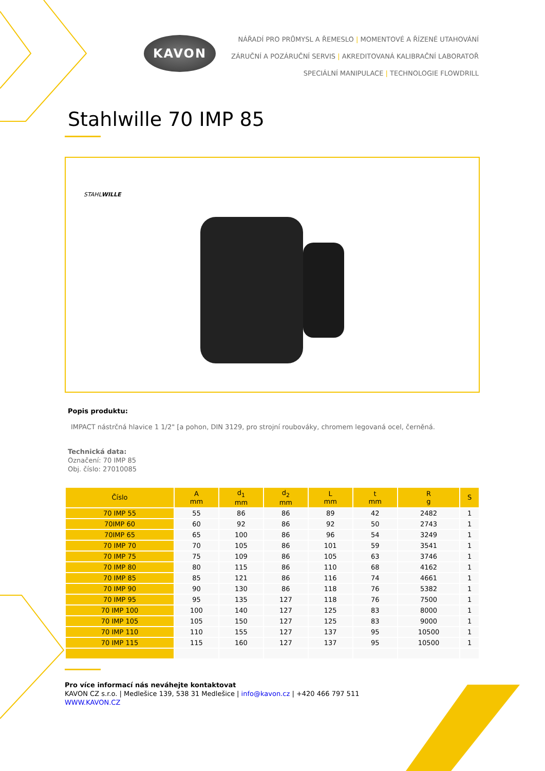KAVON
NÁŘADÍ PRO PRŮMYSL A ŘEMESLO | MOMENTOVÉ A ŘÍZENÉ UTAHOVÁNÍ
ZÁRUČNÍ A POZÁRUČNÍ SERVIS | AKREDITOVANÁ KALIBRAČNÍ LABORATOŘ
SPECIÁLNÍ MANIPULACE | TECHNOLOGIE FLOWDRILL
Stahlwille 70 IMP 85
STAHLWILLE
Popis produktu:
IMPACT nástrčná hlavice 1 1/2" [a pohon, DIN 3129, pro strojní roubováky, chromem legovaná ocel, černěná.
Technická data:
Označení: 70 IMP 85
Obj. číslo: 27010085
| Číslo | A mm | d<sub>1</sub> mm | d<sub>2</sub> mm | L mm | t mm | R g | S |
| --- | --- | --- | --- | --- | --- | --- | --- |
| 70 IMP 55 | 55 | 86 | 86 | 89 | 42 | 2482 | 1 |
| 70IMP 60 | 60 | 92 | 86 | 92 | 50 | 2743 | 1 |
| 70IMP 65 | 65 | 100 | 86 | 96 | 54 | 3249 | 1 |
| 70 IMP 70 | 70 | 105 | 86 | 101 | 59 | 3541 | 1 |
| 70 IMP 75 | 75 | 109 | 86 | 105 | 63 | 3746 | 1 |
| 70 IMP 80 | 80 | 115 | 86 | 110 | 68 | 4162 | 1 |
| 70 IMP 85 | 85 | 121 | 86 | 116 | 74 | 4661 | 1 |
| 70 IMP 90 | 90 | 130 | 86 | 118 | 76 | 5382 | 1 |
| 70 IMP 95 | 95 | 135 | 127 | 118 | 76 | 7500 | 1 |
| 70 IMP 100 | 100 | 140 | 127 | 125 | 83 | 8000 | 1 |
| 70 IMP 105 | 105 | 150 | 127 | 125 | 83 | 9000 | 1 |
| 70 IMP 110 | 110 | 155 | 127 | 137 | 95 | 10500 | 1 |
| 70 IMP 115 | 115 | 160 | 127 | 137 | 95 | 10500 | 1 |
Pro více informací nás neváhejte kontaktovat
KAVON CZ s.r.o. | Medlešice 139, 538 31 Medlešice | info@kavon.cz | +420 466 797 511
WWW.KAVON.CZ